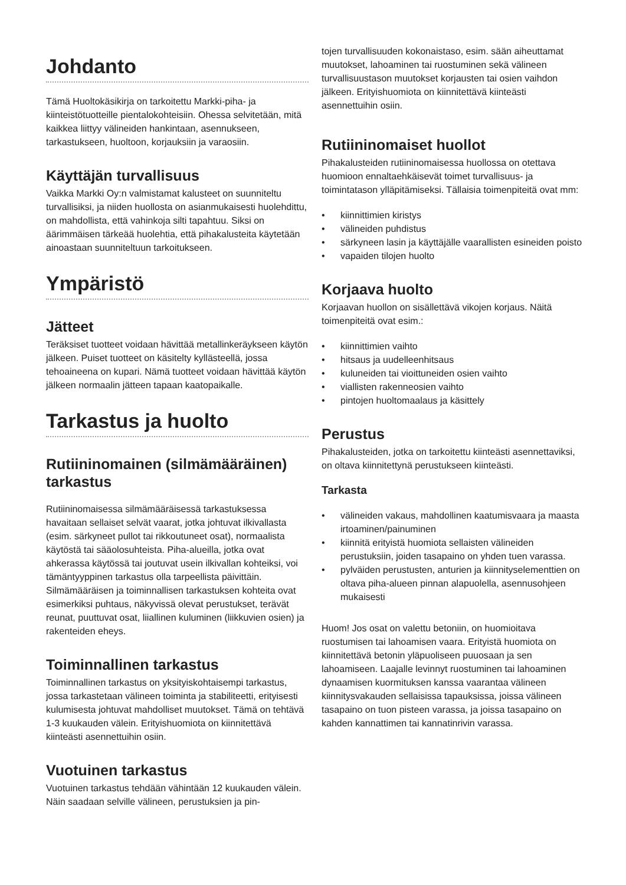Johdanto
Tämä Huoltokäsikirja on tarkoitettu Markki-piha- ja kiinteistötuotteille pientalokohteisiin. Ohessa selvitetään, mitä kaikkea liittyy välineiden hankintaan, asennukseen, tarkastukseen, huoltoon, korjauksiin ja varaosiin.
Käyttäjän turvallisuus
Vaikka Markki Oy:n valmistamat kalusteet on suunniteltu turvallisiksi, ja niiden huollosta on asianmukaisesti huolehdittu, on mahdollista, että vahinkoja silti tapahtuu. Siksi on äärimmäisen tärkeää huolehtia, että pihakalusteita käytetään ainoastaan suunniteltuun tarkoitukseen.
Ympäristö
Jätteet
Teräksiset tuotteet voidaan hävittää metallinkeräykseen käytön jälkeen. Puiset tuotteet on käsitelty kyllästeellä, jossa tehoaineena on kupari. Nämä tuotteet voidaan hävittää käytön jälkeen normaalin jätteen tapaan kaatopaikalle.
Tarkastus ja huolto
Rutiininomainen (silmämääräinen) tarkastus
Rutiininomaisessa silmämääräisessä tarkastuksessa havaitaan sellaiset selvät vaarat, jotka johtuvat ilkivallasta (esim. särkyneet pullot tai rikkoutuneet osat), normaalista käytöstä tai sääolosuhteista. Piha-alueilla, jotka ovat ahkerassa käytössä tai joutuvat usein ilkivallan kohteiksi, voi tämäntyyppinen tarkastus olla tarpeellista päivittäin. Silmämääräisen ja toiminnallisen tarkastuksen kohteita ovat esimerkiksi puhtaus, näkyvissä olevat perustukset, terävät reunat, puuttuvat osat, liiallinen kuluminen (liikkuvien osien) ja rakenteiden eheys.
Toiminnallinen tarkastus
Toiminnallinen tarkastus on yksityiskohtaisempi tarkastus, jossa tarkastetaan välineen toiminta ja stabiliteetti, erityisesti kulumisesta johtuvat mahdolliset muutokset. Tämä on tehtävä 1-3 kuukauden välein. Erityishuomiota on kiinnitettävä kiinteästi asennettuihin osiin.
Vuotuinen tarkastus
Vuotuinen tarkastus tehdään vähintään 12 kuukauden välein. Näin saadaan selville välineen, perustuksien ja pin-
tojen turvallisuuden kokonaistaso, esim. sään aiheuttamat muutokset, lahoaminen tai ruostuminen sekä välineen turvallisuustason muutokset korjausten tai osien vaihdon jälkeen. Erityishuomiota on kiinnitettävä kiinteästi asennettuihin osiin.
Rutiininomaiset huollot
Pihakalusteiden rutiininomaisessa huollossa on otettava huomioon ennaltaehkäisevät toimet turvallisuus- ja toimintatason ylläpitämiseksi. Tällaisia toimenpiteitä ovat mm:
• kiinnittimien kiristys
• välineiden puhdistus
• särkyneen lasin ja käyttäjälle vaarallisten esineiden poisto
• vapaiden tilojen huolto
Korjaava huolto
Korjaavan huollon on sisällettävä vikojen korjaus. Näitä toimenpiteitä ovat esim.:
• kiinnittimien vaihto
• hitsaus ja uudelleenhitsaus
• kuluneiden tai vioittuneiden osien vaihto
• viallisten rakenneosien vaihto
• pintojen huoltomaalaus ja käsittely
Perustus
Pihakalusteiden, jotka on tarkoitettu kiinteästi asennettaviksi, on oltava kiinnitettynä perustukseen kiinteästi.
Tarkasta
• välineiden vakaus, mahdollinen kaatumisvaara ja maasta irtoaminen/painuminen
• kiinnitä erityistä huomiota sellaisten välineiden perustuksiin, joiden tasapaino on yhden tuen varassa.
• pylväiden perustusten, anturien ja kiinnityselementtien on oltava piha-alueen pinnan alapuolella, asennusohjeen mukaisesti
Huom! Jos osat on valettu betoniin, on huomioitava ruostumisen tai lahoamisen vaara. Erityistä huomiota on kiinnitettävä betonin yläpuoliseen puuosaan ja sen lahoamiseen. Laajalle levinnyt ruostuminen tai lahoaminen dynaamisen kuormituksen kanssa vaarantaa välineen kiinnitysvakauden sellaisissa tapauksissa, joissa välineen tasapaino on tuon pisteen varassa, ja joissa tasapaino on kahden kannattimen tai kannatinrivin varassa.